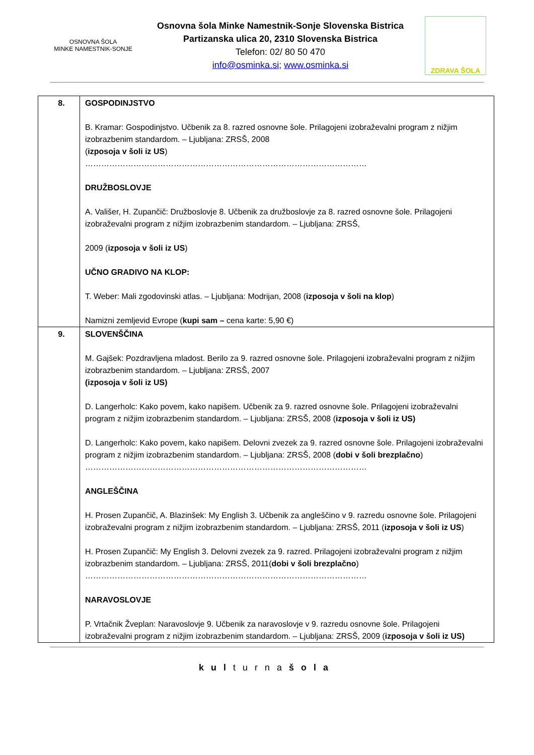OSNOVNA ŠOLA
MINKE NAMESTNIK-SONJE
Osnovna šola Minke Namestnik-Sonje Slovenska Bistrica
Partizanska ulica 20, 2310 Slovenska Bistrica
Telefon: 02/ 80 50 470
info@osminka.si; www.osminka.si
ZDRAVA ŠOLA
| 8. | GOSPODINJSTVO B. Kramar: Gospodinjstvo. Učbenik za 8. razred osnovne šole. Prilagojeni izobraževalni program z nižjim izobrazbenim standardom. – Ljubljana: ZRSŠ, 2008 ( izposoja v šoli iz US ) …………………………………………………………………………………………… DRUŽBOSLOVJE A. Vališer, H. Zupančič: Družboslovje 8. Učbenik za družboslovje za 8. razred osnovne šole. Prilagojeni izobraževalni program z nižjim izobrazbenim standardom. – Ljubljana: ZRSŠ, 2009 ( izposoja v šoli iz US ) UČNO GRADIVO NA KLOP: T. Weber: Mali zgodovinski atlas. – Ljubljana: Modrijan, 2008 ( izposoja v šoli na klop ) Namizni zemljevid Evrope ( kupi sam – cena karte: 5,90 €) |
| 9. | SLOVENŠČINA M. Gajšek: Pozdravljena mladost. Berilo za 9. razred osnovne šole. Prilagojeni izobraževalni program z nižjim izobrazbenim standardom. – Ljubljana: ZRSŠ, 2007 (izposoja v šoli iz US) D. Langerholc: Kako povem, kako napišem. Učbenik za 9. razred osnovne šole. Prilagojeni izobraževalni program z nižjim izobrazbenim standardom. – Ljubljana: ZRSŠ, 2008 ( izposoja v šoli iz US) D. Langerholc: Kako povem, kako napišem. Delovni zvezek za 9. razred osnovne šole. Prilagojeni izobraževalni program z nižjim izobrazbenim standardom. – Ljubljana: ZRSŠ, 2008 ( dobi v šoli brezplačno ) …………………………………………………………………………………………… ANGLEŠČINA H. Prosen Zupančič, A. Blazinšek: My English 3. Učbenik za angleščino v 9. razredu osnovne šole. Prilagojeni izobraževalni program z nižjim izobrazbenim standardom. – Ljubljana: ZRSŠ, 2011 ( izposoja v šoli iz US ) H. Prosen Zupančič: My English 3. Delovni zvezek za 9. razred. Prilagojeni izobraževalni program z nižjim izobrazbenim standardom. – Ljubljana: ZRSŠ, 2011( dobi v šoli brezplačno ) …………………………………………………………………………………………… NARAVOSLOVJE P. Vrtačnik Žveplan: Naravoslovje 9. Učbenik za naravoslovje v 9. razredu osnovne šole. Prilagojeni izobraževalni program z nižjim izobrazbenim standardom. – Ljubljana: ZRSŠ, 2009 ( izposoja v šoli iz US) |
kulturnašola